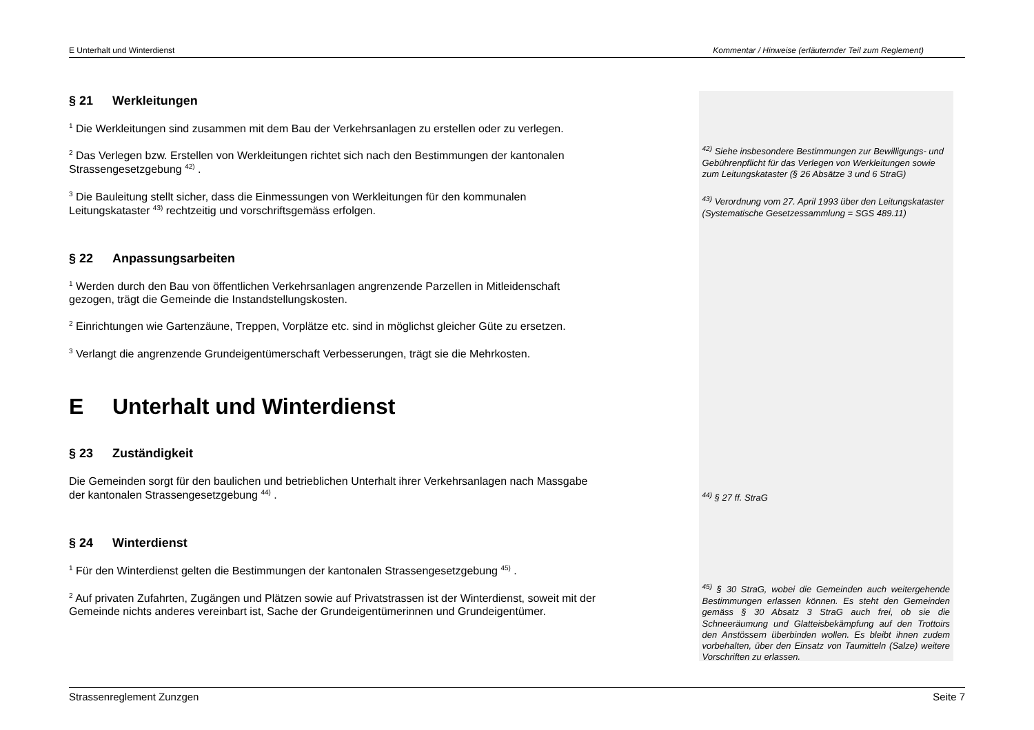E Unterhalt und Winterdienst Kommentar / Hinweise (erläuternder Teil zum Reglement)
§ 21 Werkleitungen
<sup>1</sup> Die Werkleitungen sind zusammen mit dem Bau der Verkehrsanlagen zu erstellen oder zu verlegen.
<sup>2</sup> Das Verlegen bzw. Erstellen von Werkleitungen richtet sich nach den Bestimmungen der kantonalen Strassengesetzgebung <sup>42)</sup> .
<sup>3</sup> Die Bauleitung stellt sicher, dass die Einmessungen von Werkleitungen für den kommunalen Leitungskataster <sup>43)</sup> rechtzeitig und vorschriftsgemäss erfolgen.
§ 22 Anpassungsarbeiten
<sup>1</sup> Werden durch den Bau von öffentlichen Verkehrsanlagen angrenzende Parzellen in Mitleidenschaft gezogen, trägt die Gemeinde die Instandstellungskosten.
<sup>2</sup> Einrichtungen wie Gartenzäune, Treppen, Vorplätze etc. sind in möglichst gleicher Güte zu ersetzen.
<sup>3</sup> Verlangt die angrenzende Grundeigentümerschaft Verbesserungen, trägt sie die Mehrkosten.
E Unterhalt und Winterdienst
§ 23 Zuständigkeit
Die Gemeinden sorgt für den baulichen und betrieblichen Unterhalt ihrer Verkehrsanlagen nach Massgabe der kantonalen Strassengesetzgebung <sup>44)</sup> .
§ 24 Winterdienst
<sup>1</sup> Für den Winterdienst gelten die Bestimmungen der kantonalen Strassengesetzgebung <sup>45)</sup> .
<sup>2</sup> Auf privaten Zufahrten, Zugängen und Plätzen sowie auf Privatstrassen ist der Winterdienst, soweit mit der Gemeinde nichts anderes vereinbart ist, Sache der Grundeigentümerinnen und Grundeigentümer.
<sup>42)</sup> Siehe insbesondere Bestimmungen zur Bewilligungs- und Gebührenpflicht für das Verlegen von Werkleitungen sowie zum Leitungskataster (§ 26 Absätze 3 und 6 StraG)
<sup>43)</sup> Verordnung vom 27. April 1993 über den Leitungskataster (Systematische Gesetzessammlung = SGS 489.11)
<sup>44)</sup> § 27 ff. StraG
<sup>45)</sup> § 30 StraG, wobei die Gemeinden auch weitergehende Bestimmungen erlassen können. Es steht den Gemeinden gemäss § 30 Absatz 3 StraG auch frei, ob sie die Schneeräumung und Glatteisbekämpfung auf den Trottoirs den Anstössern überbinden wollen. Es bleibt ihnen zudem vorbehalten, über den Einsatz von Taumitteln (Salze) weitere Vorschriften zu erlassen.
Strassenreglement Zunzgen Seite 7